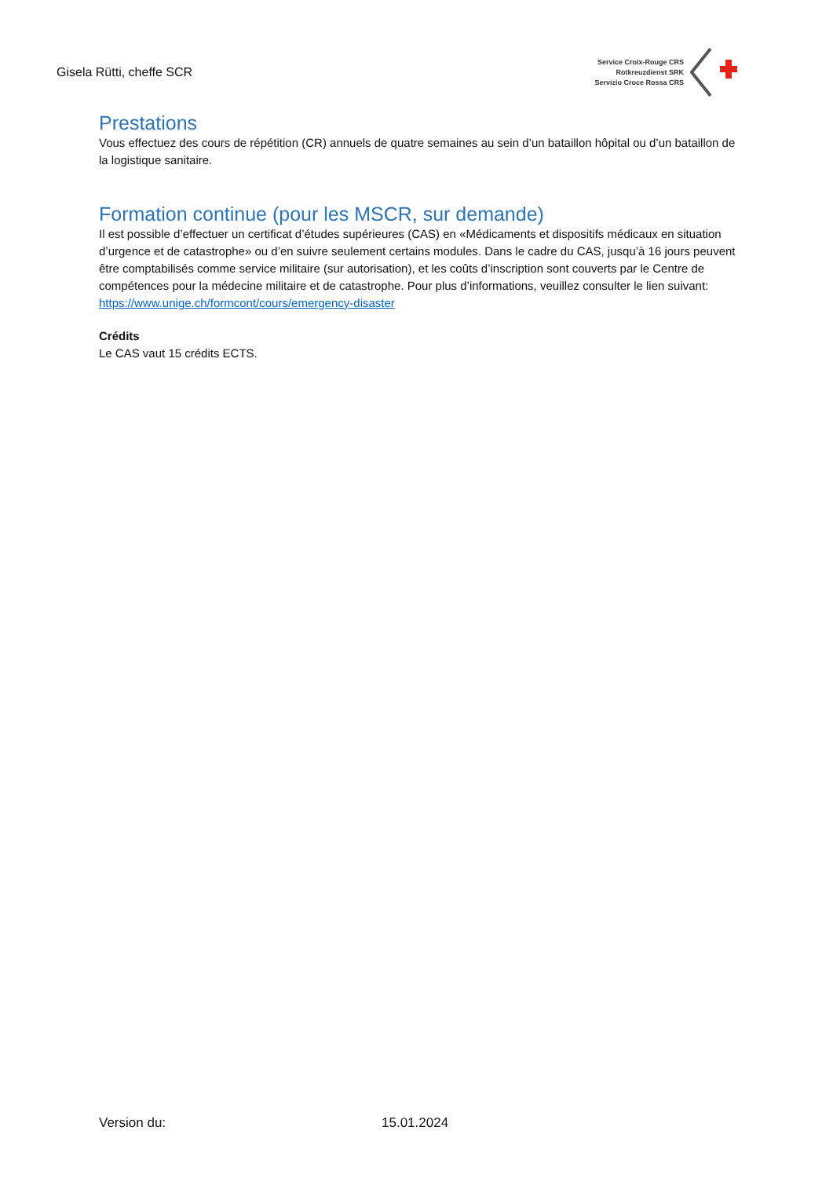Gisela Rütti, cheffe SCR
Service Croix-Rouge CRS
Rotkreuzdienst SRK
Servizio Croce Rossa CRS
Prestations
Vous effectuez des cours de répétition (CR) annuels de quatre semaines au sein d’un bataillon hôpital ou d’un bataillon de la logistique sanitaire.
Formation continue (pour les MSCR, sur demande)
Il est possible d’effectuer un certificat d’études supérieures (CAS) en «Médicaments et dispositifs médicaux en situation d’urgence et de catastrophe» ou d’en suivre seulement certains modules. Dans le cadre du CAS, jusqu’à 16 jours peuvent être comptabilisés comme service militaire (sur autorisation), et les coûts d’inscription sont couverts par le Centre de compétences pour la médecine militaire et de catastrophe. Pour plus d’informations, veuillez consulter le lien suivant: https://www.unige.ch/formcont/cours/emergency-disaster
Crédits
Le CAS vaut 15 crédits ECTS.
Version du: 15.01.2024